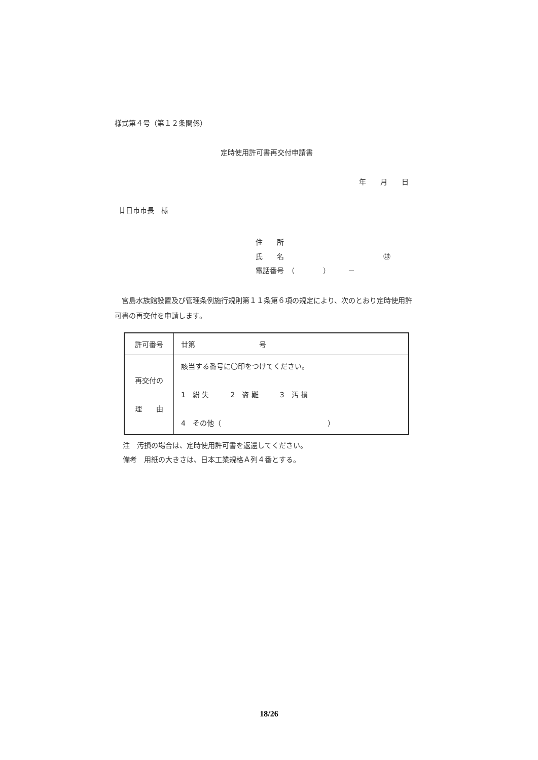様式第４号（第１２条関係）
定時使用許可書再交付申請書
年　　月　　日
廿日市市長　様
住　　所
氏　　名　　　　　　　　　　　　　　㊞
電話番号　（　　　　）　　　－
　宮島水族館設置及び管理条例施行規則第１１条第６項の規定により、次のとおり定時使用許可書の再交付を申請します。
| 許可番号 | 廿第 号 |
| 再交付の 理 由 | 該当する番号に〇印をつけてください。 1 紛 失 2 盗 難 3 汚 損 4 その他（ ） |
注　汚損の場合は、定時使用許可書を返還してください。
備考　用紙の大きさは、日本工業規格Ａ列４番とする。
18/26